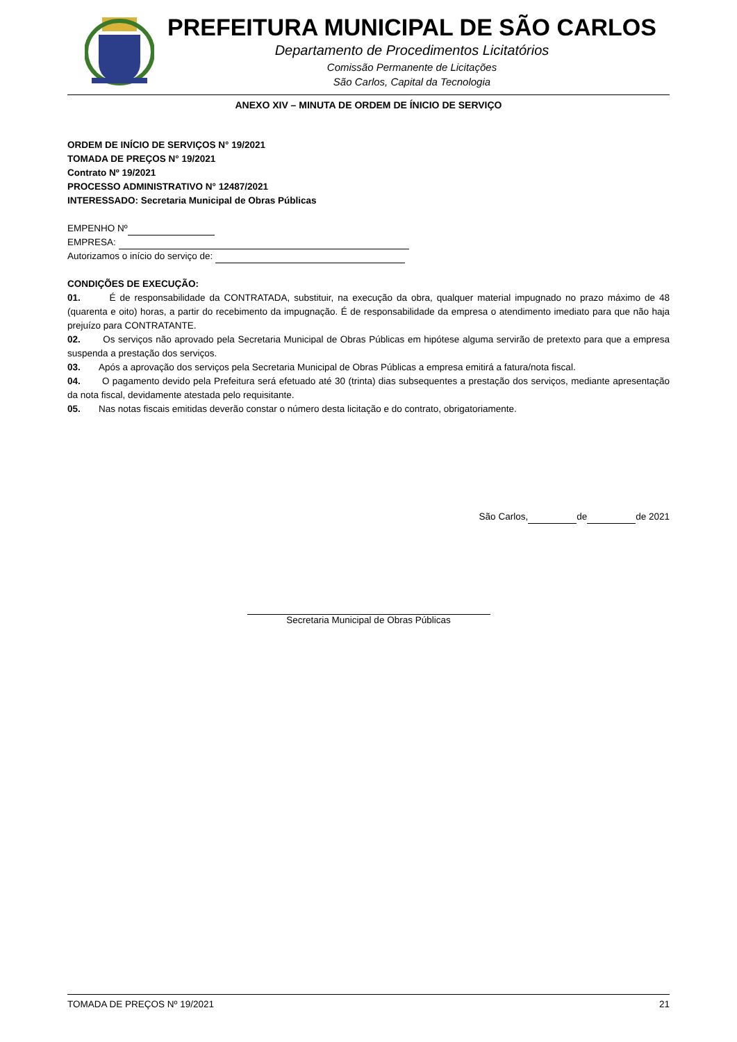PREFEITURA MUNICIPAL DE SÃO CARLOS
Departamento de Procedimentos Licitatórios
Comissão Permanente de Licitações
São Carlos, Capital da Tecnologia
ANEXO XIV – MINUTA DE ORDEM DE ÍNICIO DE SERVIÇO
ORDEM DE INÍCIO DE SERVIÇOS N° 19/2021
TOMADA DE PREÇOS N° 19/2021
Contrato Nº 19/2021
PROCESSO ADMINISTRATIVO N° 12487/2021
INTERESSADO: Secretaria Municipal de Obras Públicas
EMPENHO Nº
EMPRESA:
Autorizamos o início do serviço de:
CONDIÇÕES DE EXECUÇÃO:
01. É de responsabilidade da CONTRATADA, substituir, na execução da obra, qualquer material impugnado no prazo máximo de 48 (quarenta e oito) horas, a partir do recebimento da impugnação. É de responsabilidade da empresa o atendimento imediato para que não haja prejuízo para CONTRATANTE.
02. Os serviços não aprovado pela Secretaria Municipal de Obras Públicas em hipótese alguma servirão de pretexto para que a empresa suspenda a prestação dos serviços.
03. Após a aprovação dos serviços pela Secretaria Municipal de Obras Públicas a empresa emitirá a fatura/nota fiscal.
04. O pagamento devido pela Prefeitura será efetuado até 30 (trinta) dias subsequentes a prestação dos serviços, mediante apresentação da nota fiscal, devidamente atestada pelo requisitante.
05. Nas notas fiscais emitidas deverão constar o número desta licitação e do contrato, obrigatoriamente.
São Carlos, de de 2021
Secretaria Municipal de Obras Públicas
TOMADA DE PREÇOS Nº 19/2021 21